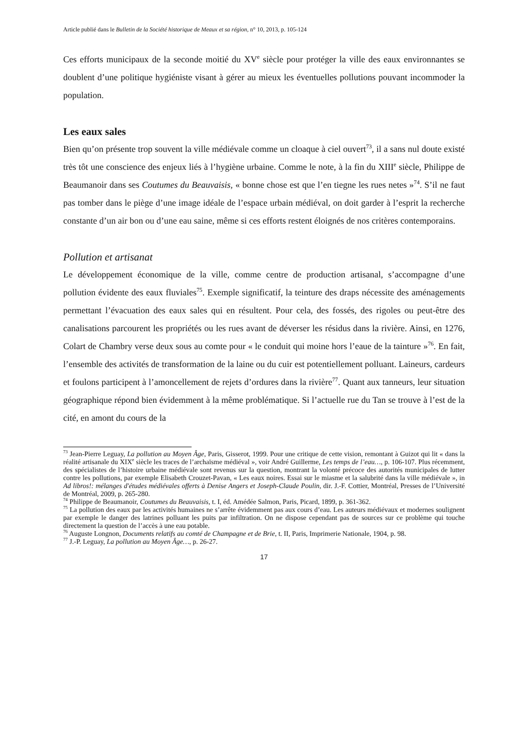Article publié dans le Bulletin de la Société historique de Meaux et sa région, n° 10, 2013, p. 105-124
Ces efforts municipaux de la seconde moitié du XV<sup>e</sup> siècle pour protéger la ville des eaux environnantes se doublent d’une politique hygiéniste visant à gérer au mieux les éventuelles pollutions pouvant incommoder la population.
Les eaux sales
Bien qu’on présente trop souvent la ville médiévale comme un cloaque à ciel ouvert<sup>73</sup>, il a sans nul doute existé très tôt une conscience des enjeux liés à l’hygiène urbaine. Comme le note, à la fin du XIII<sup>e</sup> siècle, Philippe de Beaumanoir dans ses Coutumes du Beauvaisis, « bonne chose est que l’en tiegne les rues netes »<sup>74</sup>. S’il ne faut pas tomber dans le piège d’une image idéale de l’espace urbain médiéval, on doit garder à l’esprit la recherche constante d’un air bon ou d’une eau saine, même si ces efforts restent éloignés de nos critères contemporains.
Pollution et artisanat
Le développement économique de la ville, comme centre de production artisanal, s’accompagne d’une pollution évidente des eaux fluviales<sup>75</sup>. Exemple significatif, la teinture des draps nécessite des aménagements permettant l’évacuation des eaux sales qui en résultent. Pour cela, des fossés, des rigoles ou peut-être des canalisations parcourent les propriétés ou les rues avant de déverser les résidus dans la rivière. Ainsi, en 1276, Colart de Chambry verse deux sous au comte pour « le conduit qui moine hors l’eaue de la tainture »<sup>76</sup>. En fait, l’ensemble des activités de transformation de la laine ou du cuir est potentiellement polluant. Laineurs, cardeurs et foulons participent à l’amoncellement de rejets d’ordures dans la rivière<sup>77</sup>. Quant aux tanneurs, leur situation géographique répond bien évidemment à la même problématique. Si l’actuelle rue du Tan se trouve à l’est de la cité, en amont du cours de la
<sup>73</sup> Jean-Pierre Leguay, La pollution au Moyen Âge, Paris, Gisserot, 1999. Pour une critique de cette vision, remontant à Guizot qui lit « dans la réalité artisanale du XIX<sup>e</sup> siècle les traces de l’archaïsme médiéval », voir André Guillerme, Les temps de l’eau…, p. 106-107. Plus récemment, des spécialistes de l’histoire urbaine médiévale sont revenus sur la question, montrant la volonté précoce des autorités municipales de lutter contre les pollutions, par exemple Elisabeth Crouzet-Pavan, « Les eaux noires. Essai sur le miasme et la salubrité dans la ville médiévale », in Ad libros!: mélanges d'études médiévales offerts à Denise Angers et Joseph-Claude Poulin, dir. J.-F. Cottier, Montréal, Presses de l’Université de Montréal, 2009, p. 265-280.
<sup>74</sup> Philippe de Beaumanoir, Coutumes du Beauvaisis, t. I, éd. Amédée Salmon, Paris, Picard, 1899, p. 361-362.
<sup>75</sup> La pollution des eaux par les activités humaines ne s’arrête évidemment pas aux cours d’eau. Les auteurs médiévaux et modernes soulignent par exemple le danger des latrines polluant les puits par infiltration. On ne dispose cependant pas de sources sur ce problème qui touche directement la question de l’accès à une eau potable.
<sup>76</sup> Auguste Longnon, Documents relatifs au comté de Champagne et de Brie, t. II, Paris, Imprimerie Nationale, 1904, p. 98.
<sup>77</sup> J.-P. Leguay, La pollution au Moyen Âge…, p. 26-27.
17